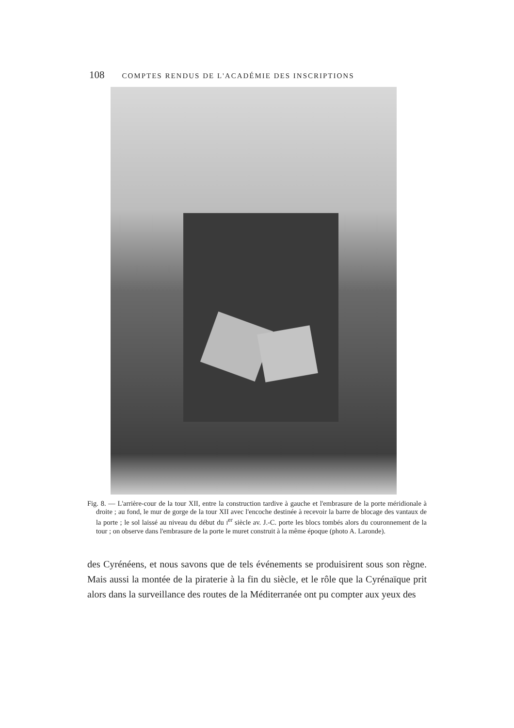108 COMPTES RENDUS DE L'ACADÉMIE DES INSCRIPTIONS
Fig. 8. — L'arrière-cour de la tour XII, entre la construction tardive à gauche et l'embrasure de la porte méridionale à droite ; au fond, le mur de gorge de la tour XII avec l'encoche destinée à recevoir la barre de blocage des vantaux de la porte ; le sol laissé au niveau du début du I<sup>er</sup> siècle av. J.-C. porte les blocs tombés alors du couronnement de la tour ; on observe dans l'embrasure de la porte le muret construit à la même époque (photo A. Laronde).
des Cyrénéens, et nous savons que de tels événements se produisirent sous son règne. Mais aussi la montée de la piraterie à la fin du siècle, et le rôle que la Cyrénaïque prit alors dans la surveillance des routes de la Méditerranée ont pu compter aux yeux des